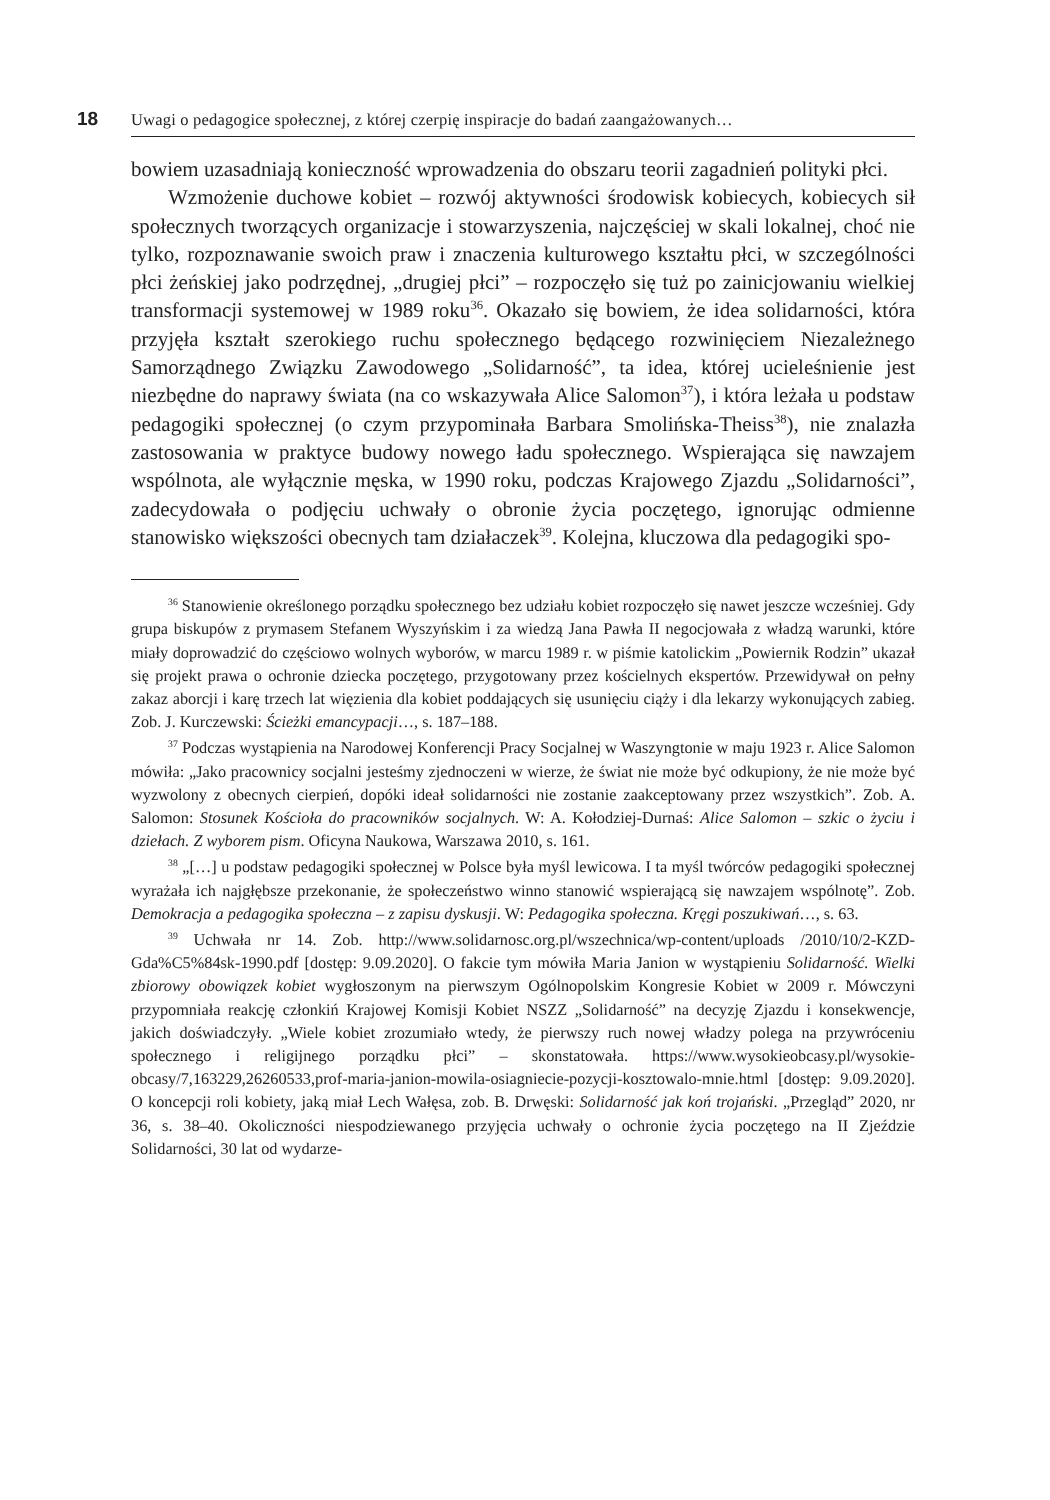18 Uwagi o pedagogice społecznej, z której czerpię inspiracje do badań zaangażowanych…
bowiem uzasadniają konieczność wprowadzenia do obszaru teorii zagadnień polityki płci.
Wzmożenie duchowe kobiet – rozwój aktywności środowisk kobiecych, kobiecych sił społecznych tworzących organizacje i stowarzyszenia, najczęściej w skali lokalnej, choć nie tylko, rozpoznawanie swoich praw i znaczenia kulturowego kształtu płci, w szczególności płci żeńskiej jako podrzędnej, „drugiej płci” – rozpoczęło się tuż po zainicjowaniu wielkiej transformacji systemowej w 1989 roku<sup>36</sup>. Okazało się bowiem, że idea solidarności, która przyjęła kształt szerokiego ruchu społecznego będącego rozwinięciem Niezależnego Samorządnego Związku Zawodowego „Solidarność”, ta idea, której ucieleśnienie jest niezbędne do naprawy świata (na co wskazywała Alice Salomon<sup>37</sup>), i która leżała u podstaw pedagogiki społecznej (o czym przypominała Barbara Smolińska-Theiss<sup>38</sup>), nie znalazła zastosowania w praktyce budowy nowego ładu społecznego. Wspierająca się nawzajem wspólnota, ale wyłącznie męska, w 1990 roku, podczas Krajowego Zjazdu „Solidarności”, zadecydowała o podjęciu uchwały o obronie życia poczętego, ignorując odmienne stanowisko większości obecnych tam działaczek<sup>39</sup>. Kolejna, kluczowa dla pedagogiki spo-
<sup>36</sup> Stanowienie określonego porządku społecznego bez udziału kobiet rozpoczęło się nawet jeszcze wcześniej. Gdy grupa biskupów z prymasem Stefanem Wyszyńskim i za wiedzą Jana Pawła II negocjowała z władzą warunki, które miały doprowadzić do częściowo wolnych wyborów, w marcu 1989 r. w piśmie katolickim „Powiernik Rodzin” ukazał się projekt prawa o ochronie dziecka poczętego, przygotowany przez kościelnych ekspertów. Przewidywał on pełny zakaz aborcji i karę trzech lat więzienia dla kobiet poddających się usunięciu ciąży i dla lekarzy wykonujących zabieg. Zob. J. Kurczewski: Ścieżki emancypacji…, s. 187–188.
<sup>37</sup> Podczas wystąpienia na Narodowej Konferencji Pracy Socjalnej w Waszyngtonie w maju 1923 r. Alice Salomon mówiła: „Jako pracownicy socjalni jesteśmy zjednoczeni w wierze, że świat nie może być odkupiony, że nie może być wyzwolony z obecnych cierpień, dopóki ideał solidarności nie zostanie zaakceptowany przez wszystkich”. Zob. A. Salomon: Stosunek Kościoła do pracowników socjalnych. W: A. Kołodziej-Durnaś: Alice Salomon – szkic o życiu i dziełach. Z wyborem pism. Oficyna Naukowa, Warszawa 2010, s. 161.
<sup>38</sup> „[…] u podstaw pedagogiki społecznej w Polsce była myśl lewicowa. I ta myśl twórców pedagogiki społecznej wyrażała ich najgłębsze przekonanie, że społeczeństwo winno stanowić wspierającą się nawzajem wspólnotę”. Zob. Demokracja a pedagogika społeczna – z zapisu dyskusji. W: Pedagogika społeczna. Kręgi poszukiwań…, s. 63.
<sup>39</sup> Uchwała nr 14. Zob. http://www.solidarnosc.org.pl/wszechnica/wp-content/uploads /2010/10/2-KZD-Gda%C5%84sk-1990.pdf [dostęp: 9.09.2020]. O fakcie tym mówiła Maria Janion w wystąpieniu Solidarność. Wielki zbiorowy obowiązek kobiet wygłoszonym na pierwszym Ogólnopolskim Kongresie Kobiet w 2009 r. Mówczyni przypomniała reakcję członkiń Krajowej Komisji Kobiet NSZZ „Solidarność” na decyzję Zjazdu i konsekwencje, jakich doświadczyły. „Wiele kobiet zrozumiało wtedy, że pierwszy ruch nowej władzy polega na przywróceniu społecznego i religijnego porządku płci” – skonstatowała. https://www.wysokieobcasy.pl/wysokie-obcasy/7,163229,26260533,prof-maria-janion-mowila-osiagniecie-pozycji-kosztowalo-mnie.html [dostęp: 9.09.2020]. O koncepcji roli kobiety, jaką miał Lech Wałęsa, zob. B. Drwęski: Solidarność jak koń trojański. „Przegląd” 2020, nr 36, s. 38–40. Okoliczności niespodziewanego przyjęcia uchwały o ochronie życia poczętego na II Zjeździe Solidarności, 30 lat od wydarze-